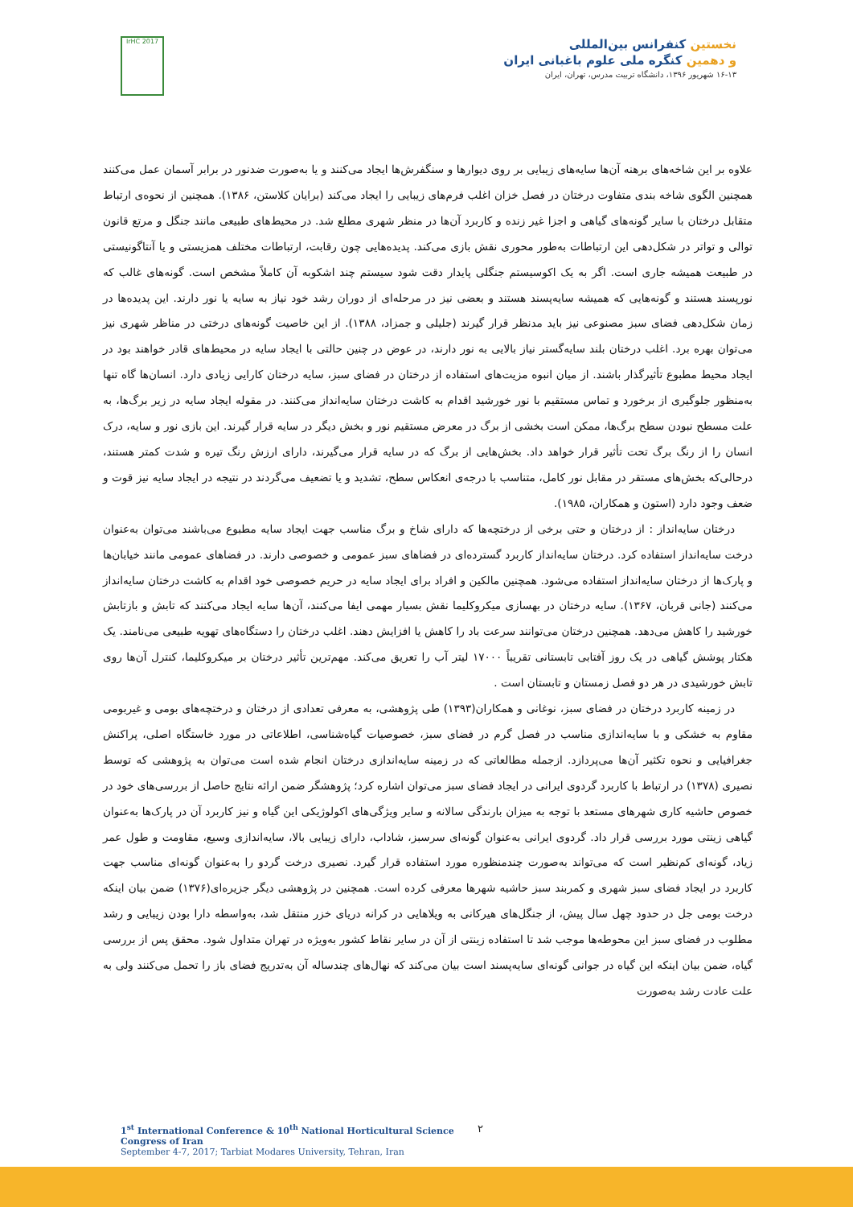IrHC 2017
نخستین کنفرانس بین‌المللی
و دهمین کنگره ملی علوم باغبانی ایران
۱۶-۱۳ شهریور ۱۳۹۶، دانشگاه تربیت مدرس، تهران، ایران
علاوه بر این شاخه‌های برهنه آن‌ها سایه‌های زیبایی بر روی دیوارها و سنگفرش‌ها ایجاد می‌کنند و یا به‌صورت ضدنور در برابر آسمان عمل می‌کنند همچنین الگوی شاخه بندی متفاوت درختان در فصل خزان اغلب فرم‌های زیبایی را ایجاد می‌کند (برایان کلاستن، ۱۳۸۶). همچنین از نحوه‌ی ارتباط متقابل درختان با سایر گونه‌های گیاهی و اجزا غیر زنده و کاربرد آن‌ها در منظر شهری مطلع شد. در محیط‌های طبیعی مانند جنگل و مرتع قانون توالی و تواتر در شکل‌دهی این ارتباطات به‌طور محوری نقش بازی می‌کند. پدیده‌هایی چون رقابت، ارتباطات مختلف همزیستی و یا آنتاگونیستی در طبیعت همیشه جاری است. اگر به یک اکوسیستم جنگلی پایدار دقت شود سیستم چند اشکوبه آن کاملاً مشخص است. گونه‌های غالب که نورپسند هستند و گونه‌هایی که همیشه سایه‌پسند هستند و بعضی نیز در مرحله‌ای از دوران رشد خود نیاز به سایه یا نور دارند. این پدیده‌ها در زمان شکل‌دهی فضای سبز مصنوعی نیز باید مدنظر قرار گیرند (جلیلی و جمزاد، ۱۳۸۸). از این خاصیت گونه‌های درختی در مناظر شهری نیز می‌توان بهره برد. اغلب درختان بلند سایه‌گستر نیاز بالایی به نور دارند، در عوض در چنین حالتی با ایجاد سایه در محیط‌های قادر خواهند بود در ایجاد محیط مطبوع تأثیرگذار باشند. از میان انبوه مزیت‌های استفاده از درختان در فضای سبز، سایه درختان کارایی زیادی دارد. انسان‌ها گاه تنها به‌منظور جلوگیری از برخورد و تماس مستقیم با نور خورشید اقدام به کاشت درختان سایه‌انداز می‌کنند. در مقوله ایجاد سایه در زیر برگ‌ها، به علت مسطح نبودن سطح برگ‌ها، ممکن است بخشی از برگ در معرض مستقیم نور و بخش دیگر در سایه قرار گیرند. این بازی نور و سایه، درک انسان را از رنگ برگ تحت تأثیر قرار خواهد داد. بخش‌هایی از برگ که در سایه قرار می‌گیرند، دارای ارزش رنگ تیره و شدت کمتر هستند، درحالی‌که بخش‌های مستقر در مقابل نور کامل، متناسب با درجه‌ی انعکاس سطح، تشدید و یا تضعیف می‌گردند در نتیجه در ایجاد سایه نیز قوت و ضعف وجود دارد (استون و همکاران، ۱۹۸۵).
درختان سایه‌انداز : از درختان و حتی برخی از درختچه‌ها که دارای شاخ و برگ مناسب جهت ایجاد سایه مطبوع می‌باشند می‌توان به‌عنوان درخت سایه‌انداز استفاده کرد. درختان سایه‌انداز کاربرد گسترده‌ای در فضاهای سبز عمومی و خصوصی دارند. در فضاهای عمومی مانند خیابان‌ها و پارک‌ها از درختان سایه‌انداز استفاده می‌شود. همچنین مالکین و افراد برای ایجاد سایه در حریم خصوصی خود اقدام به کاشت درختان سایه‌انداز می‌کنند (جانی قربان، ۱۳۶۷). سایه درختان در بهسازی میکروکلیما نقش بسیار مهمی ایفا می‌کنند، آن‌ها سایه ایجاد می‌کنند که تابش و بازتابش خورشید را کاهش می‌دهد. همچنین درختان می‌توانند سرعت باد را کاهش یا افزایش دهند. اغلب درختان را دستگاه‌های تهویه طبیعی می‌نامند. یک هکتار پوشش گیاهی در یک روز آفتابی تابستانی تقریباً ۱۷۰۰۰ لیتر آب را تعریق می‌کند. مهم‌ترین تأثیر درختان بر میکروکلیما، کنترل آن‌ها روی تابش خورشیدی در هر دو فصل زمستان و تابستان است .
در زمینه کاربرد درختان در فضای سبز، نوغانی و همکاران(۱۳۹۳) طی پژوهشی، به معرفی تعدادی از درختان و درختچه‌های بومی و غیربومی مقاوم به خشکی و با سایه‌اندازی مناسب در فصل گرم در فضای سبز، خصوصیات گیاه‌شناسی، اطلاعاتی در مورد خاستگاه اصلی، پراکنش جغرافیایی و نحوه تکثیر آن‌ها می‌پردازد. ازجمله مطالعاتی که در زمینه سایه‌اندازی درختان انجام شده است می‌توان به پژوهشی که توسط نصیری (۱۳۷۸) در ارتباط با کاربرد گردوی ایرانی در ایجاد فضای سبز می‌توان اشاره کرد؛ پژوهشگر ضمن ارائه نتایج حاصل از بررسی‌های خود در خصوص حاشیه کاری شهرهای مستعد با توجه به میزان بارندگی سالانه و سایر ویژگی‌های اکولوژیکی این گیاه و نیز کاربرد آن در پارک‌ها به‌عنوان گیاهی زینتی مورد بررسی قرار داد. گردوی ایرانی به‌عنوان گونه‌ای سرسبز، شاداب، دارای زیبایی بالا، سایه‌اندازی وسیع، مقاومت و طول عمر زیاد، گونه‌ای کم‌نظیر است که می‌تواند به‌صورت چندمنظوره مورد استفاده قرار گیرد. نصیری درخت گردو را به‌عنوان گونه‌ای مناسب جهت کاربرد در ایجاد فضای سبز شهری و کمربند سبز حاشیه شهرها معرفی کرده است. همچنین در پژوهشی دیگر جزیره‌ای(۱۳۷۶) ضمن بیان اینکه درخت بومی جل در حدود چهل سال پیش، از جنگل‌های هیرکانی به ویلاهایی در کرانه دریای خزر منتقل شد، به‌واسطه دارا بودن زیبایی و رشد مطلوب در فضای سبز این محوطه‌ها موجب شد تا استفاده زینتی از آن در سایر نقاط کشور به‌ویژه در تهران متداول شود. محقق پس از بررسی گیاه، ضمن بیان اینکه این گیاه در جوانی گونه‌ای سایه‌پسند است بیان می‌کند که نهال‌های چندساله آن به‌تدریج فضای باز را تحمل می‌کنند ولی به علت عادت رشد به‌صورت
1<sup>st</sup> International Conference & 10<sup>th</sup> National Horticultural Science Congress of Iran
September 4-7, 2017; Tarbiat Modares University, Tehran, Iran
۲